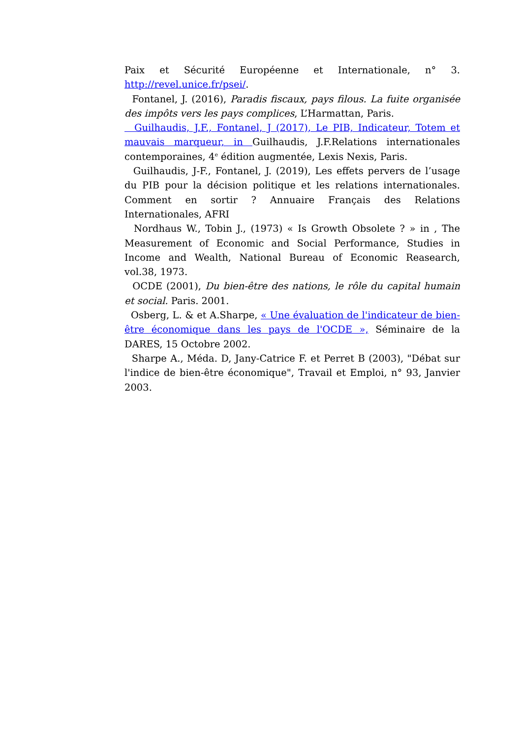Paix et Sécurité Européenne et Internationale, n° 3. http://revel.unice.fr/psei/.
Fontanel, J. (2016), Paradis fiscaux, pays filous. La fuite organisée des impôts vers les pays complices, L’Harmattan, Paris.
Guilhaudis, J.F., Fontanel, J (2017), Le PIB, Indicateur, Totem et mauvais marqueur, in Guilhaudis, J.F.Relations internationales contemporaines, 4<sup>e</sup> édition augmentée, Lexis Nexis, Paris.
Guilhaudis, J-F., Fontanel, J. (2019), Les effets pervers de l’usage du PIB pour la décision politique et les relations internationales. Comment en sortir ? Annuaire Français des Relations Internationales, AFRI
Nordhaus W., Tobin J., (1973) « Is Growth Obsolete ? » in , The Measurement of Economic and Social Performance, Studies in Income and Wealth, National Bureau of Economic Reasearch, vol.38, 1973.
OCDE (2001), Du bien-être des nations, le rôle du capital humain et social. Paris. 2001.
Osberg, L. & et A.Sharpe, « Une évaluation de l'indicateur de bien-être économique dans les pays de l'OCDE », Séminaire de la DARES, 15 Octobre 2002.
Sharpe A., Méda. D, Jany-Catrice F. et Perret B (2003), "Débat sur l'indice de bien-être économique", Travail et Emploi, n° 93, Janvier 2003.